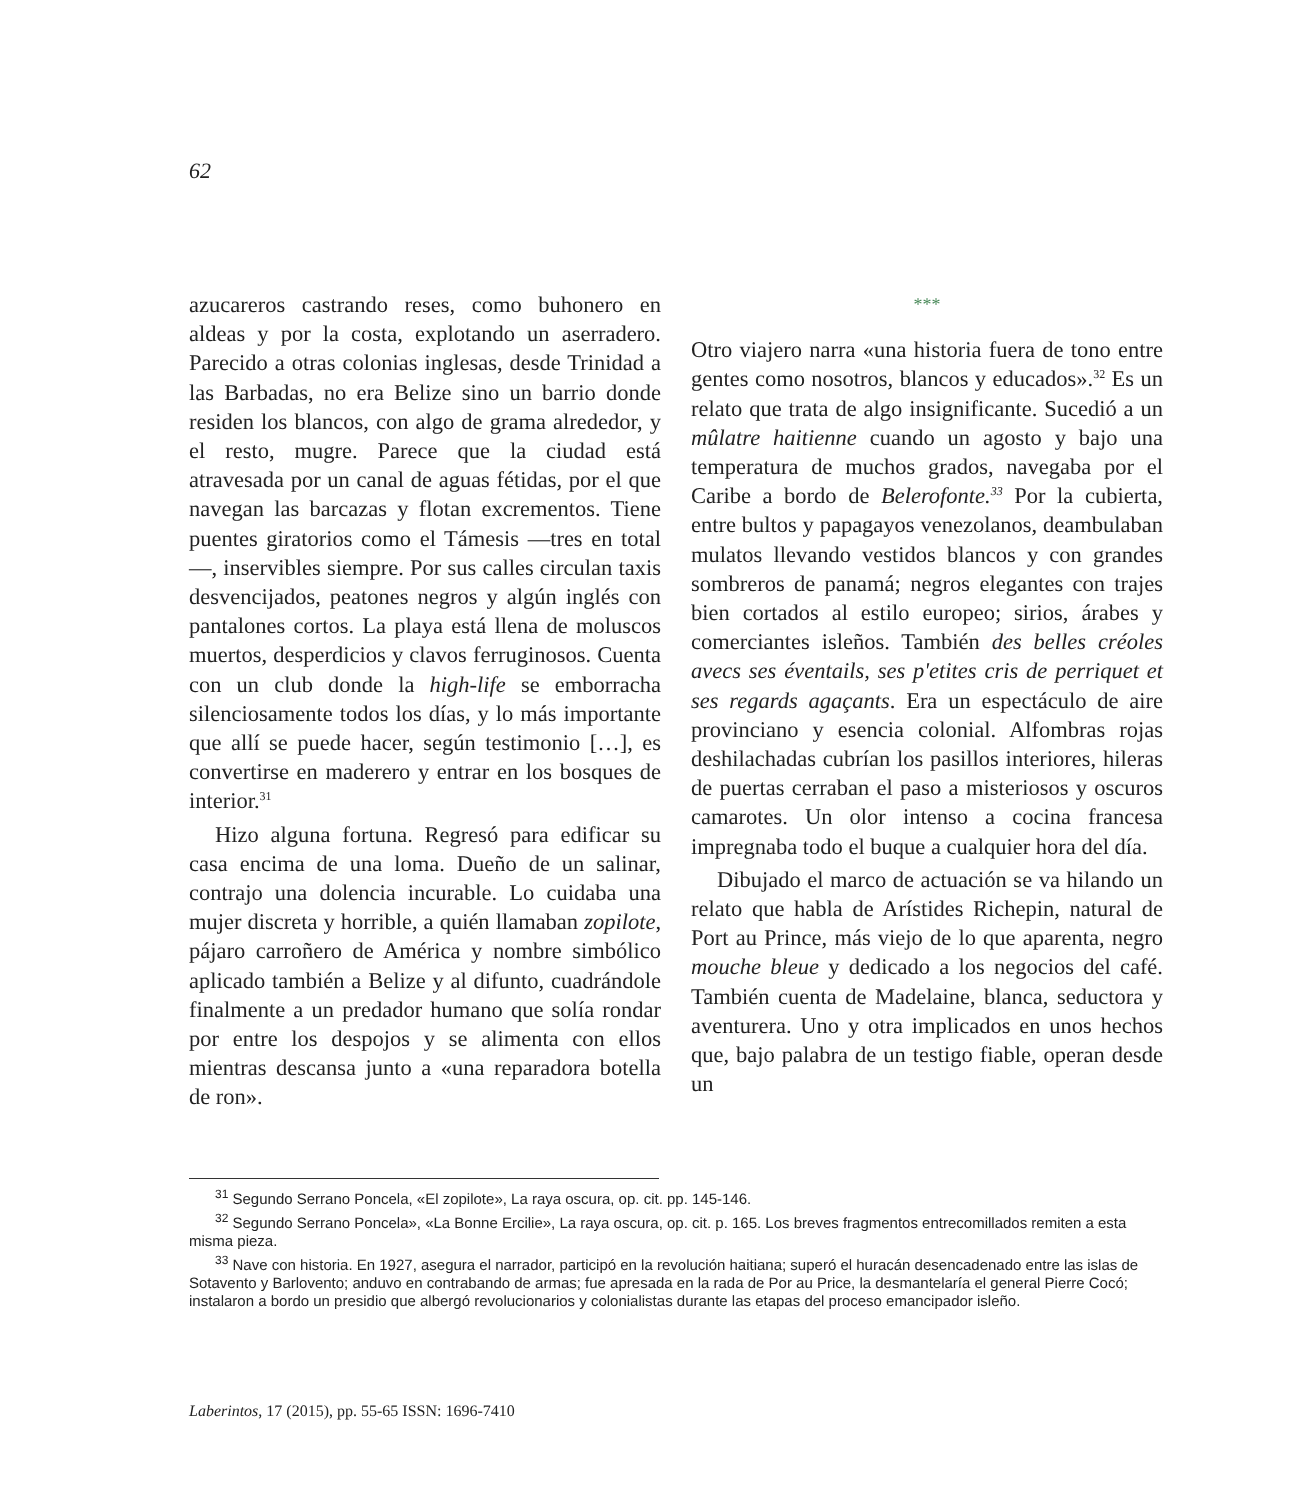62
azucareros castrando reses, como buhonero en aldeas y por la costa, explotando un aserradero. Parecido a otras colonias inglesas, desde Trinidad a las Barbadas, no era Belize sino un barrio donde residen los blancos, con algo de grama alrededor, y el resto, mugre. Parece que la ciudad está atravesada por un canal de aguas fétidas, por el que navegan las barcazas y flotan excrementos. Tiene puentes giratorios como el Támesis —tres en total—, inservibles siempre. Por sus calles circulan taxis desvencijados, peatones negros y algún inglés con pantalones cortos. La playa está llena de moluscos muertos, desperdicios y clavos ferruginosos. Cuenta con un club donde la high-life se emborracha silenciosamente todos los días, y lo más importante que allí se puede hacer, según testimonio […], es convertirse en maderero y entrar en los bosques de interior.<sup>31</sup>
Hizo alguna fortuna. Regresó para edificar su casa encima de una loma. Dueño de un salinar, contrajo una dolencia incurable. Lo cuidaba una mujer discreta y horrible, a quién llamaban zopilote, pájaro carroñero de América y nombre simbólico aplicado también a Belize y al difunto, cuadrándole finalmente a un predador humano que solía rondar por entre los despojos y se alimenta con ellos mientras descansa junto a «una reparadora botella de ron».
***
Otro viajero narra «una historia fuera de tono entre gentes como nosotros, blancos y educados».<sup>32</sup> Es un relato que trata de algo insignificante. Sucedió a un mûlatre haitienne cuando un agosto y bajo una temperatura de muchos grados, navegaba por el Caribe a bordo de Belerofonte.<sup>33</sup> Por la cubierta, entre bultos y papagayos venezolanos, deambulaban mulatos llevando vestidos blancos y con grandes sombreros de panamá; negros elegantes con trajes bien cortados al estilo europeo; sirios, árabes y comerciantes isleños. También des belles créoles avecs ses éventails, ses p'etites cris de perriquet et ses regards agaçants. Era un espectáculo de aire provinciano y esencia colonial. Alfombras rojas deshilachadas cubrían los pasillos interiores, hileras de puertas cerraban el paso a misteriosos y oscuros camarotes. Un olor intenso a cocina francesa impregnaba todo el buque a cualquier hora del día.
Dibujado el marco de actuación se va hilando un relato que habla de Arístides Richepin, natural de Port au Prince, más viejo de lo que aparenta, negro mouche bleue y dedicado a los negocios del café. También cuenta de Madelaine, blanca, seductora y aventurera. Uno y otra implicados en unos hechos que, bajo palabra de un testigo fiable, operan desde un
<sup>31</sup> Segundo Serrano Poncela, «El zopilote», La raya oscura, op. cit. pp. 145-146.
<sup>32</sup> Segundo Serrano Poncela», «La Bonne Ercilie», La raya oscura, op. cit. p. 165. Los breves fragmentos entrecomillados remiten a esta misma pieza.
<sup>33</sup> Nave con historia. En 1927, asegura el narrador, participó en la revolución haitiana; superó el huracán desencadenado entre las islas de Sotavento y Barlovento; anduvo en contrabando de armas; fue apresada en la rada de Por au Price, la desmantelaría el general Pierre Cocó; instalaron a bordo un presidio que albergó revolucionarios y colonialistas durante las etapas del proceso emancipador isleño.
Laberintos, 17 (2015), pp. 55-65 ISSN: 1696-7410